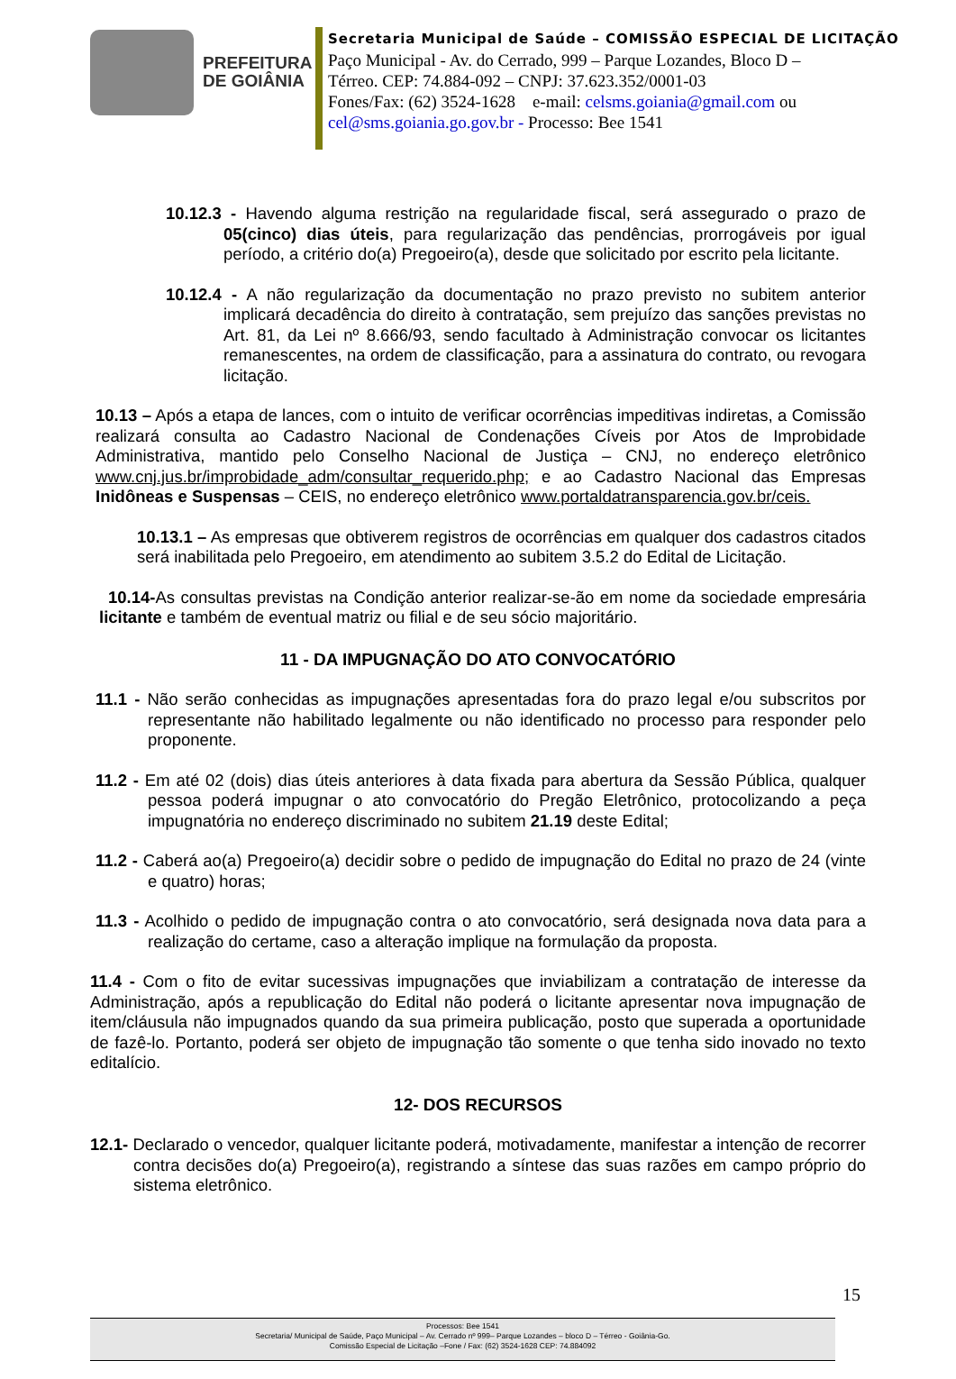PREFEITURA
DE GOIÂNIA
Secretaria Municipal de Saúde – COMISSÃO ESPECIAL DE LICITAÇÃO
Paço Municipal - Av. do Cerrado, 999 – Parque Lozandes, Bloco D –
Térreo. CEP: 74.884-092 – CNPJ: 37.623.352/0001-03
Fones/Fax: (62) 3524-1628 e-mail: celsms.goiania@gmail.com ou
cel@sms.goiania.go.gov.br - Processo: Bee 1541
10.12.3 - Havendo alguma restrição na regularidade fiscal, será assegurado o prazo de 05(cinco) dias úteis, para regularização das pendências, prorrogáveis por igual período, a critério do(a) Pregoeiro(a), desde que solicitado por escrito pela licitante.
10.12.4 - A não regularização da documentação no prazo previsto no subitem anterior implicará decadência do direito à contratação, sem prejuízo das sanções previstas no Art. 81, da Lei nº 8.666/93, sendo facultado à Administração convocar os licitantes remanescentes, na ordem de classificação, para a assinatura do contrato, ou revogara licitação.
10.13 – Após a etapa de lances, com o intuito de verificar ocorrências impeditivas indiretas, a Comissão realizará consulta ao Cadastro Nacional de Condenações Cíveis por Atos de Improbidade Administrativa, mantido pelo Conselho Nacional de Justiça – CNJ, no endereço eletrônico www.cnj.jus.br/improbidade_adm/consultar_requerido.php; e ao Cadastro Nacional das Empresas Inidôneas e Suspensas – CEIS, no endereço eletrônico www.portaldatransparencia.gov.br/ceis.
10.13.1 – As empresas que obtiverem registros de ocorrências em qualquer dos cadastros citados será inabilitada pelo Pregoeiro, em atendimento ao subitem 3.5.2 do Edital de Licitação.
10.14-As consultas previstas na Condição anterior realizar-se-ão em nome da sociedade empresária licitante e também de eventual matriz ou filial e de seu sócio majoritário.
11 - DA IMPUGNAÇÃO DO ATO CONVOCATÓRIO
11.1 - Não serão conhecidas as impugnações apresentadas fora do prazo legal e/ou subscritos por representante não habilitado legalmente ou não identificado no processo para responder pelo proponente.
11.2 - Em até 02 (dois) dias úteis anteriores à data fixada para abertura da Sessão Pública, qualquer pessoa poderá impugnar o ato convocatório do Pregão Eletrônico, protocolizando a peça impugnatória no endereço discriminado no subitem 21.19 deste Edital;
11.2 - Caberá ao(a) Pregoeiro(a) decidir sobre o pedido de impugnação do Edital no prazo de 24 (vinte e quatro) horas;
11.3 - Acolhido o pedido de impugnação contra o ato convocatório, será designada nova data para a realização do certame, caso a alteração implique na formulação da proposta.
11.4 - Com o fito de evitar sucessivas impugnações que inviabilizam a contratação de interesse da Administração, após a republicação do Edital não poderá o licitante apresentar nova impugnação de item/cláusula não impugnados quando da sua primeira publicação, posto que superada a oportunidade de fazê-lo. Portanto, poderá ser objeto de impugnação tão somente o que tenha sido inovado no texto editalício.
12- DOS RECURSOS
12.1- Declarado o vencedor, qualquer licitante poderá, motivadamente, manifestar a intenção de recorrer contra decisões do(a) Pregoeiro(a), registrando a síntese das suas razões em campo próprio do sistema eletrônico.
15
Processos: Bee 1541
Secretaria/ Municipal de Saúde, Paço Municipal – Av. Cerrado nº 999– Parque Lozandes – bloco D – Térreo - Goiânia-Go.
Comissão Especial de Licitação –Fone / Fax: (62) 3524-1628 CEP: 74.884092